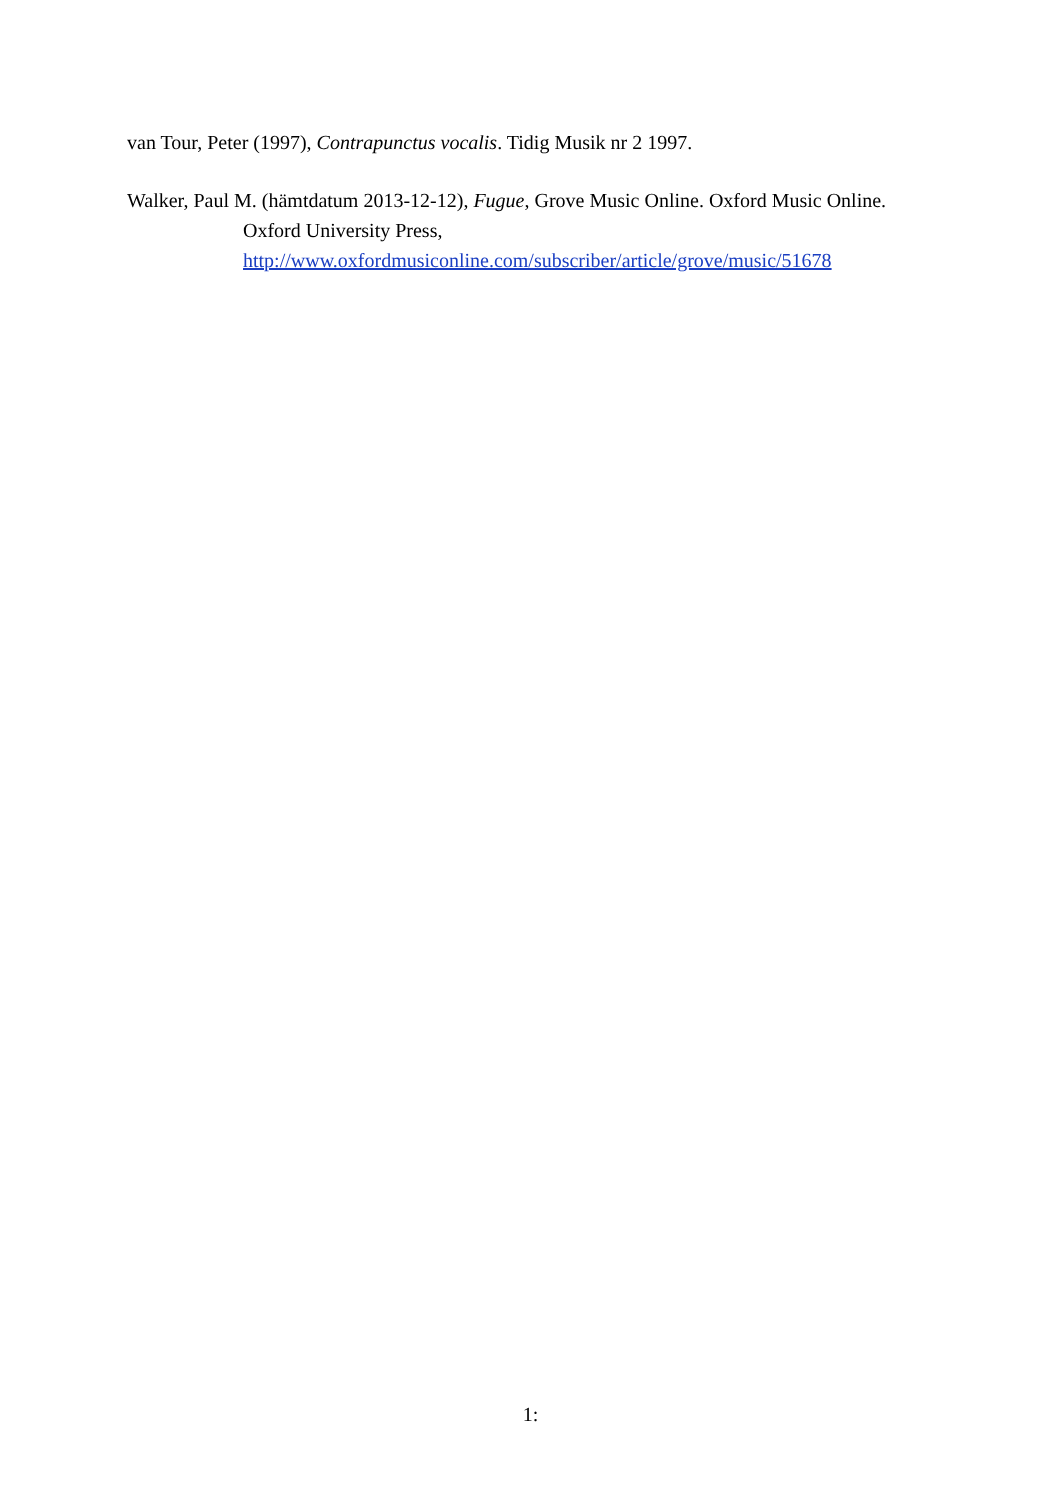van Tour, Peter (1997), Contrapunctus vocalis. Tidig Musik nr 2 1997.
Walker, Paul M. (hämtdatum 2013-12-12), Fugue, Grove Music Online. Oxford Music Online. Oxford University Press, http://www.oxfordmusiconline.com/subscriber/article/grove/music/51678
1: